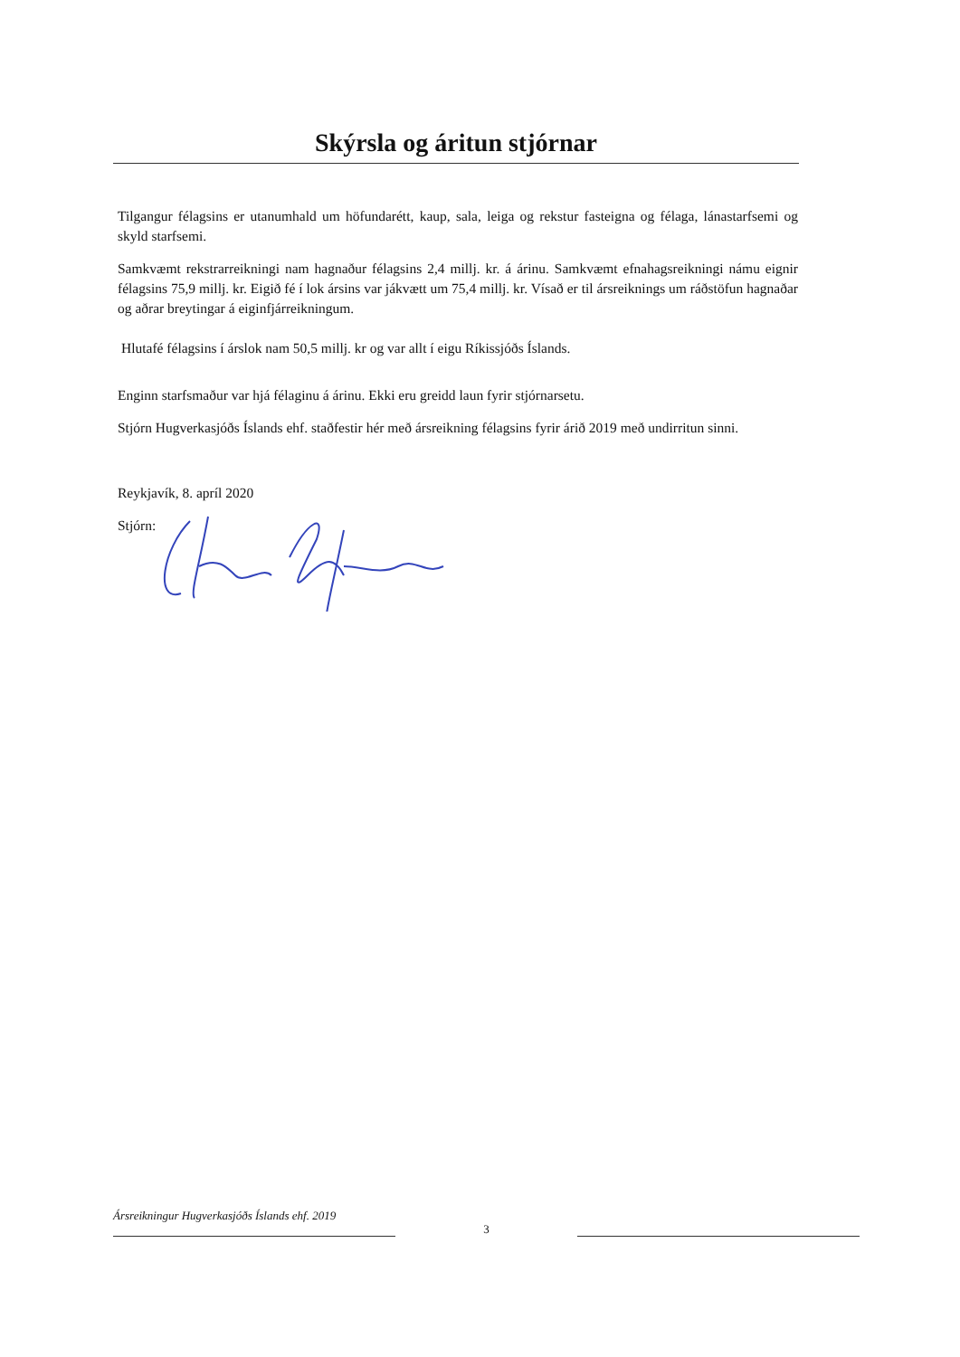Skýrsla og áritun stjórnar
Tilgangur félagsins er utanumhald um höfundarétt, kaup, sala, leiga og rekstur fasteigna og félaga, lánastarfsemi og skyld starfsemi.
Samkvæmt rekstrarreikningi nam hagnaður félagsins 2,4 millj. kr. á árinu. Samkvæmt efnahagsreikningi námu eignir félagsins 75,9 millj. kr. Eigið fé í lok ársins var jákvætt um 75,4 millj. kr. Vísað er til ársreiknings um ráðstöfun hagnaðar og aðrar breytingar á eiginfjárreikningum.
Hlutafé félagsins í árslok nam 50,5 millj. kr og var allt í eigu Ríkissjóðs Íslands.
Enginn starfsmaður var hjá félaginu á árinu. Ekki eru greidd laun fyrir stjórnarsetu.
Stjórn Hugverkasjóðs Íslands ehf. staðfestir hér með ársreikning félagsins fyrir árið 2019 með undirritun sinni.
Reykjavík, 8. apríl 2020
Stjórn:
Ársreikningur Hugverkasjóðs Íslands ehf. 2019
3